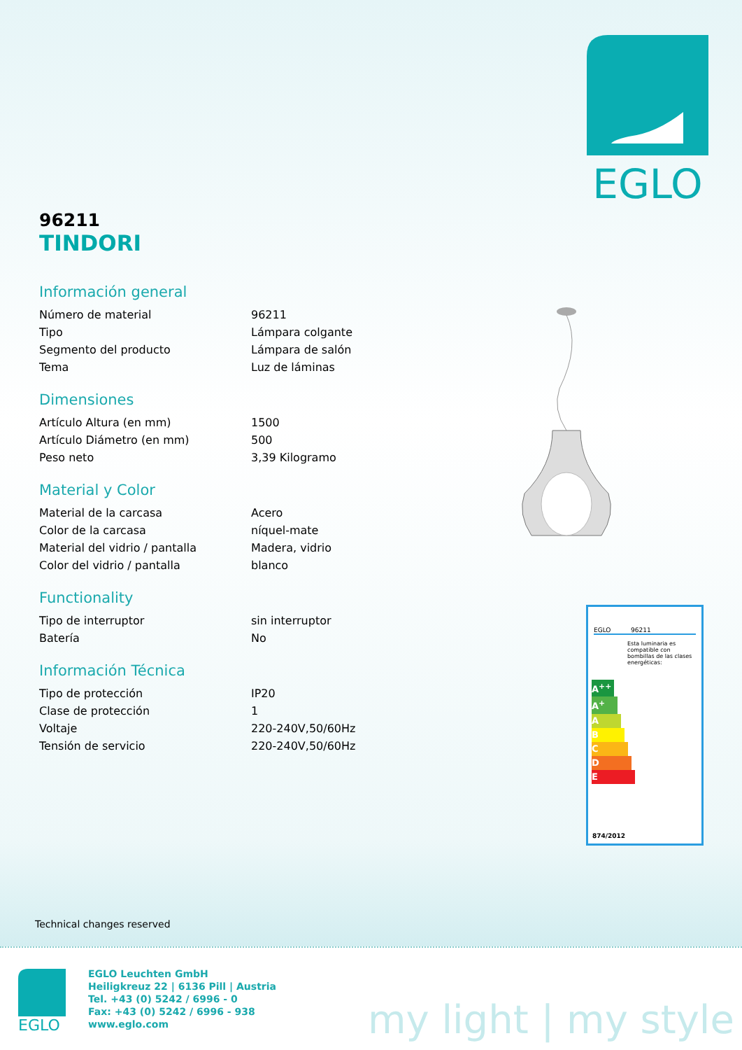EGLO
96211
TINDORI
Información general
| Número de material | 96211 |
| Tipo | Lámpara colgante |
| Segmento del producto | Lámpara de salón |
| Tema | Luz de láminas |
Dimensiones
| Artículo Altura (en mm) | 1500 |
| Artículo Diámetro (en mm) | 500 |
| Peso neto | 3,39 Kilogramo |
Material y Color
| Material de la carcasa | Acero |
| Color de la carcasa | níquel-mate |
| Material del vidrio / pantalla | Madera, vidrio |
| Color del vidrio / pantalla | blanco |
Functionality
| Tipo de interruptor | sin interruptor |
| Batería | No |
Información Técnica
| Tipo de protección | IP20 |
| Clase de protección | 1 |
| Voltaje | 220-240V,50/60Hz |
| Tensión de servicio | 220-240V,50/60Hz |
EGLO 96211
Esta luminaria es compatible con bombillas de las clases energéticas:
A<sup>++</sup>
A<sup>+</sup>
A
B
C
D
E
874/2012
Technical changes reserved
EGLO
EGLO Leuchten GmbH
Heiligkreuz 22 | 6136 Pill | Austria
Tel. +43 (0) 5242 / 6996 - 0
Fax: +43 (0) 5242 / 6996 - 938
www.eglo.com
my light | my style